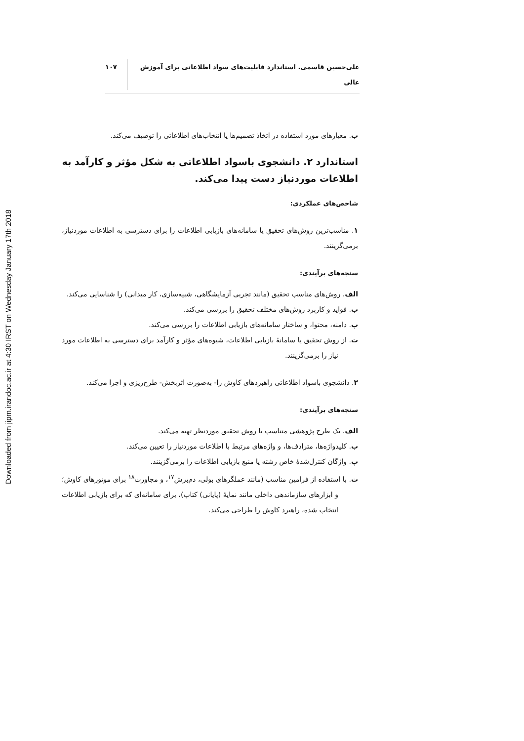Downloaded from jipm.irandoc.ac.ir at 4:30 IRST on Wednesday January 17th 2018
علی‌حسین قاسمی. استاندارد قابلیت‌های سواد اطلاعاتی برای آموزش عالی ۱۰۷
ب. معیارهای مورد استفاده در اتخاذ تصمیم‌ها یا انتخاب‌های اطلاعاتی را توصیف می‌کند.
استاندارد ۲. دانشجوی باسواد اطلاعاتی به شکل مؤثر و کارآمد به اطلاعات موردنیاز دست پیدا می‌کند.
شاخص‌های عملکردی:
۱. مناسب‌ترین روش‌های تحقیق یا سامانه‌های بازیابی اطلاعات را برای دسترسی به اطلاعات موردنیاز، برمی‌گزینند.
سنجه‌های برآیندی:
الف. روش‌های مناسب تحقیق (مانند تجربی آزمایشگاهی، شبیه‌سازی، کار میدانی) را شناسایی می‌کند.
ب. فواید و کاربرد روش‌های مختلف تحقیق را بررسی می‌کند.
پ. دامنه، محتوا، و ساختار سامانه‌های بازیابی اطلاعات را بررسی می‌کند.
ت. از روش تحقیق یا سامانۀ بازیابی اطلاعات، شیوه‌های مؤثر و کارآمد برای دسترسی به اطلاعات مورد نیاز را برمی‌گزینند.
۲. دانشجوی باسواد اطلاعاتی راهبردهای کاوش را- به‌صورت اثربخش- طرح‌ریزی و اجرا می‌کند.
سنجه‌های برآیندی:
الف. یک طرح پژوهشی متناسب با روش تحقیق موردنظر تهیه می‌کند.
ب. کلیدواژه‌ها، مترادف‌ها، و واژه‌های مرتبط با اطلاعات موردنیاز را تعیین می‌کند.
پ. واژگان کنترل‌شدۀ خاص رشته یا منبع بازیابی اطلاعات را برمی‌گزینند.
ت. با استفاده از فرامین مناسب (مانند عملگرهای بولی، دم‌برش<sup>۱۷</sup>، و مجاورت<sup>۱۸</sup> برای موتورهای کاوش؛ و ابزارهای سازماندهی داخلی مانند نمایۀ (پایانی) کتاب)، برای سامانه‌ای که برای بازیابی اطلاعات انتخاب شده، راهبرد کاوش را طراحی می‌کند.